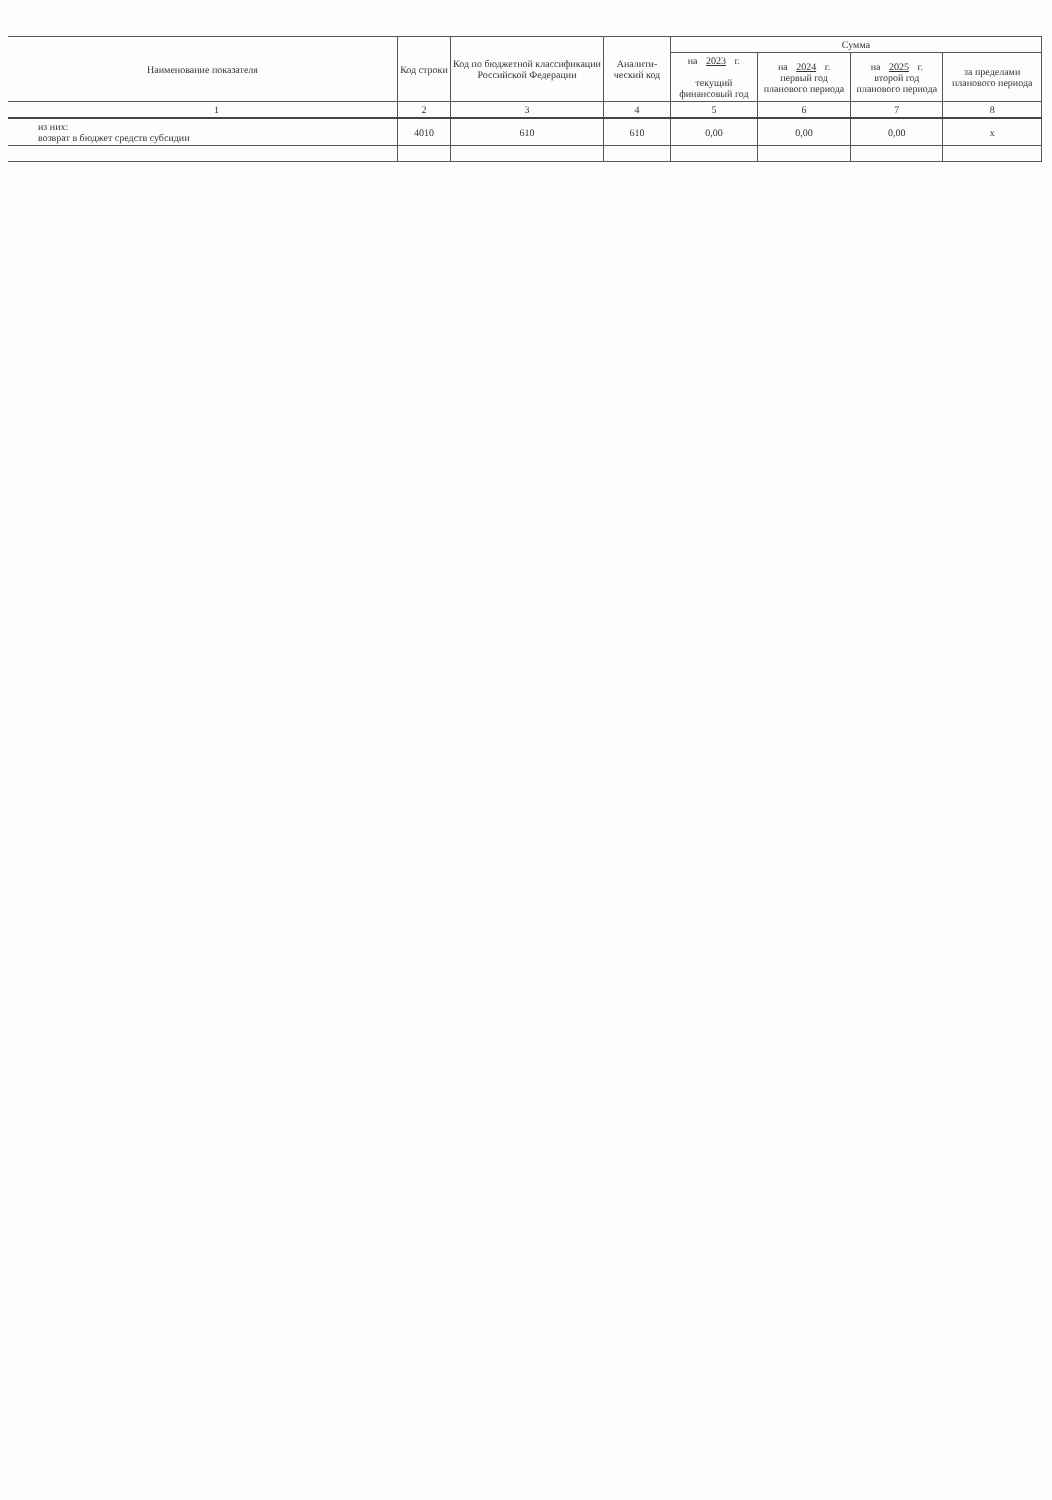| Наименование показателя | Код строки | Код по бюджетной классификации Российской Федерации | Аналити-ческий код | Сумма | | | |
| --- | --- | --- | --- | --- | --- | --- | --- |
| | | | | на 2023 г. текущий финансовый год | на 2024 г. первый год планового периода | на 2025 г. второй год планового периода | за пределами планового периода |
| 1 | 2 | 3 | 4 | 5 | 6 | 7 | 8 |
| из них: возврат в бюджет средств субсидии | 4010 | 610 | 610 | 0,00 | 0,00 | 0,00 | x |